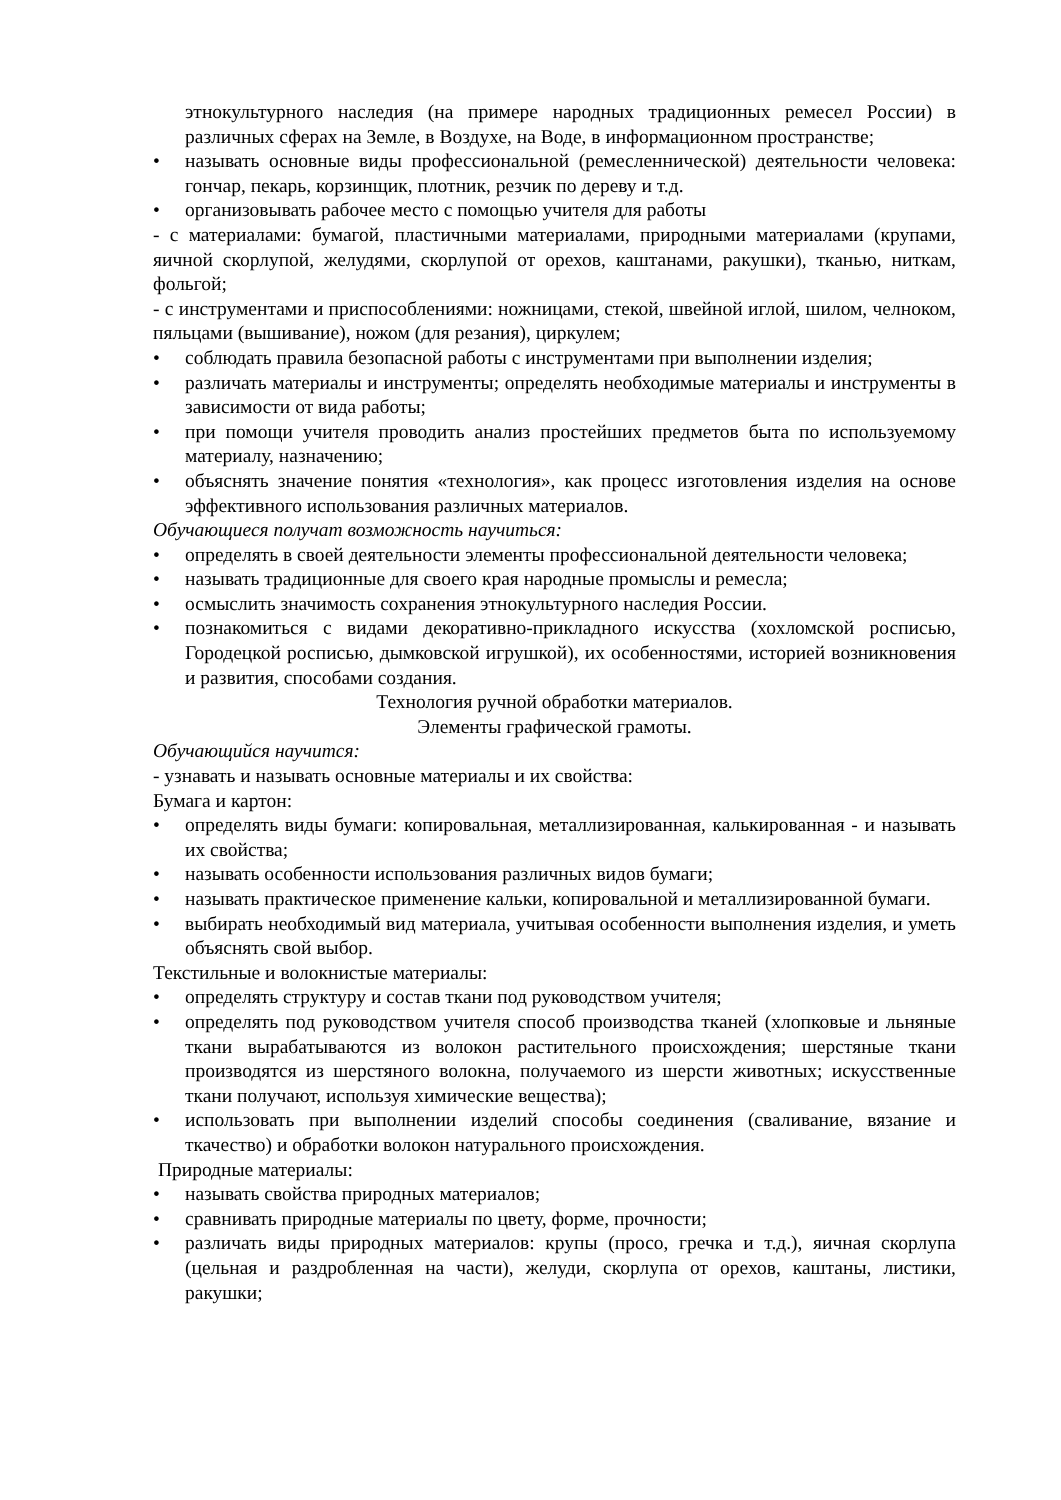этнокультурного наследия (на примере народных традиционных ремесел России) в различных сферах на Земле, в Воздухе, на Воде, в информационном пространстве;
• называть основные виды профессиональной (ремесленнической) деятельности человека: гончар, пекарь, корзинщик, плотник, резчик по дереву и т.д.
• организовывать рабочее место с помощью учителя для работы
- с материалами: бумагой, пластичными материалами, природными материалами (крупами, яичной скорлупой, желудями, скорлупой от орехов, каштанами, ракушки), тканью, ниткам, фольгой;
- с инструментами и приспособлениями: ножницами, стекой, швейной иглой, шилом, челноком, пяльцами (вышивание), ножом (для резания), циркулем;
• соблюдать правила безопасной работы с инструментами при выполнении изделия;
• различать материалы и инструменты; определять необходимые материалы и инструменты в зависимости от вида работы;
• при помощи учителя проводить анализ простейших предметов быта по используемому материалу, назначению;
• объяснять значение понятия «технология», как процесс изготовления изделия на основе эффективного использования различных материалов.
Обучающиеся получат возможность научиться:
• определять в своей деятельности элементы профессиональной деятельности человека;
• называть традиционные для своего края народные промыслы и ремесла;
• осмыслить значимость сохранения этнокультурного наследия России.
• познакомиться с видами декоративно-прикладного искусства (хохломской росписью, Городецкой росписью, дымковской игрушкой), их особенностями, историей возникновения и развития, способами создания.
Технология ручной обработки материалов.
Элементы графической грамоты.
Обучающийся научится:
- узнавать и называть основные материалы и их свойства:
Бумага и картон:
• определять виды бумаги: копировальная, металлизированная, калькированная - и называть их свойства;
• называть особенности использования различных видов бумаги;
• называть практическое применение кальки, копировальной и металлизированной бумаги.
• выбирать необходимый вид материала, учитывая особенности выполнения изделия, и уметь объяснять свой выбор.
Текстильные и волокнистые материалы:
• определять структуру и состав ткани под руководством учителя;
• определять под руководством учителя способ производства тканей (хлопковые и льняные ткани вырабатываются из волокон растительного происхождения; шерстяные ткани производятся из шерстяного волокна, получаемого из шерсти животных; искусственные ткани получают, используя химические вещества);
• использовать при выполнении изделий способы соединения (сваливание, вязание и ткачество) и обработки волокон натурального происхождения.
Природные материалы:
• называть свойства природных материалов;
• сравнивать природные материалы по цвету, форме, прочности;
• различать виды природных материалов: крупы (просо, гречка и т.д.), яичная скорлупа (цельная и раздробленная на части), желуди, скорлупа от орехов, каштаны, листики, ракушки;